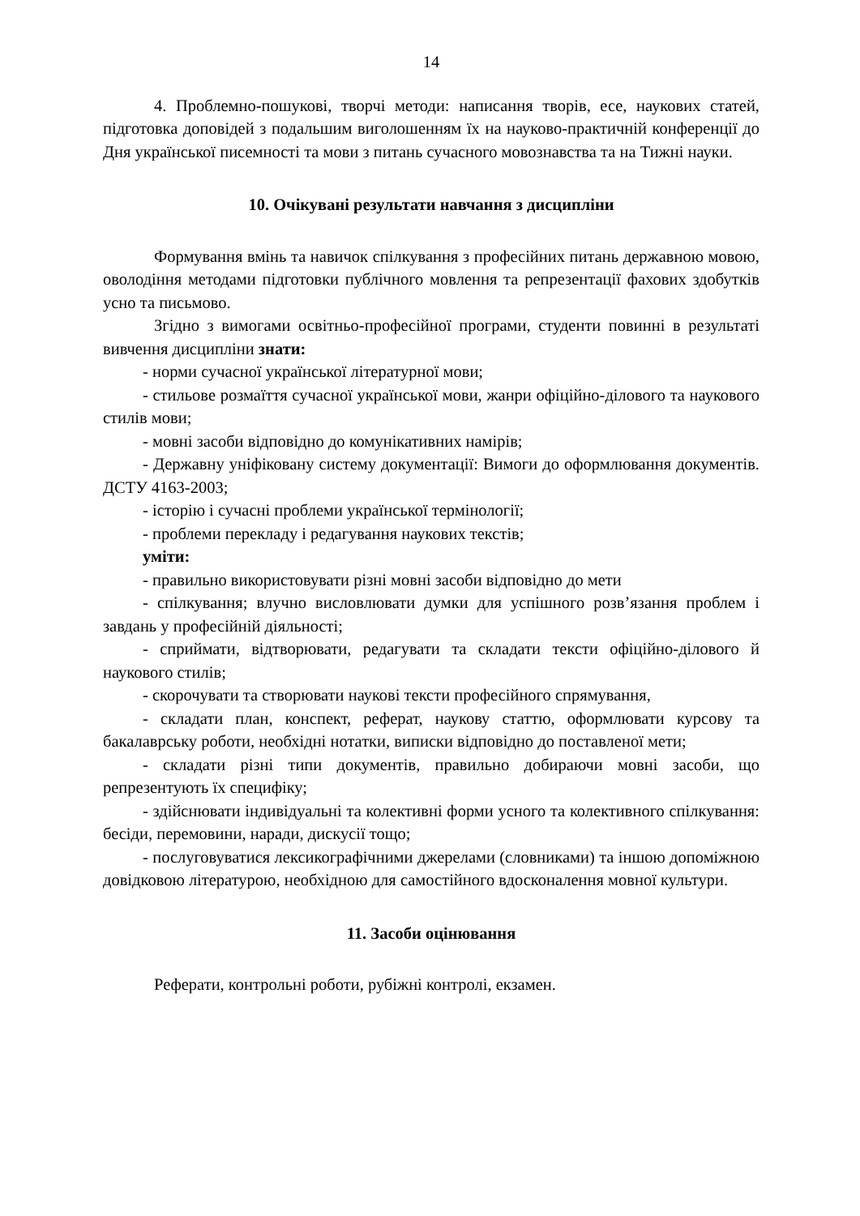14
4. Проблемно-пошукові, творчі методи: написання творів, есе, наукових статей, підготовка доповідей з подальшим виголошенням їх на науково-практичній конференції до Дня української писемності та мови з питань сучасного мовознавства та на Тижні науки.
10. Очікувані результати навчання з дисципліни
Формування вмінь та навичок спілкування з професійних питань державною мовою, оволодіння методами підготовки публічного мовлення та репрезентації фахових здобутків усно та письмово.
Згідно з вимогами освітньо-професійної програми, студенти повинні в результаті вивчення дисципліни знати:
- норми сучасної української літературної мови;
- стильове розмаїття сучасної української мови, жанри офіційно-ділового та наукового стилів мови;
- мовні засоби відповідно до комунікативних намірів;
- Державну уніфіковану систему документації: Вимоги до оформлювання документів. ДСТУ 4163-2003;
- історію і сучасні проблеми української термінології;
- проблеми перекладу і редагування наукових текстів;
уміти:
- правильно використовувати різні мовні засоби відповідно до мети
- спілкування; влучно висловлювати думки для успішного розв’язання проблем і завдань у професійній діяльності;
- сприймати, відтворювати, редагувати та складати тексти офіційно-ділового й наукового стилів;
- скорочувати та створювати наукові тексти професійного спрямування,
- складати план, конспект, реферат, наукову статтю, оформлювати курсову та бакалаврську роботи, необхідні нотатки, виписки відповідно до поставленої мети;
- складати різні типи документів, правильно добираючи мовні засоби, що репрезентують їх специфіку;
- здійснювати індивідуальні та колективні форми усного та колективного спілкування: бесіди, перемовини, наради, дискусії тощо;
- послуговуватися лексикографічними джерелами (словниками) та іншою допоміжною довідковою літературою, необхідною для самостійного вдосконалення мовної культури.
11. Засоби оцінювання
Реферати, контрольні роботи, рубіжні контролі, екзамен.